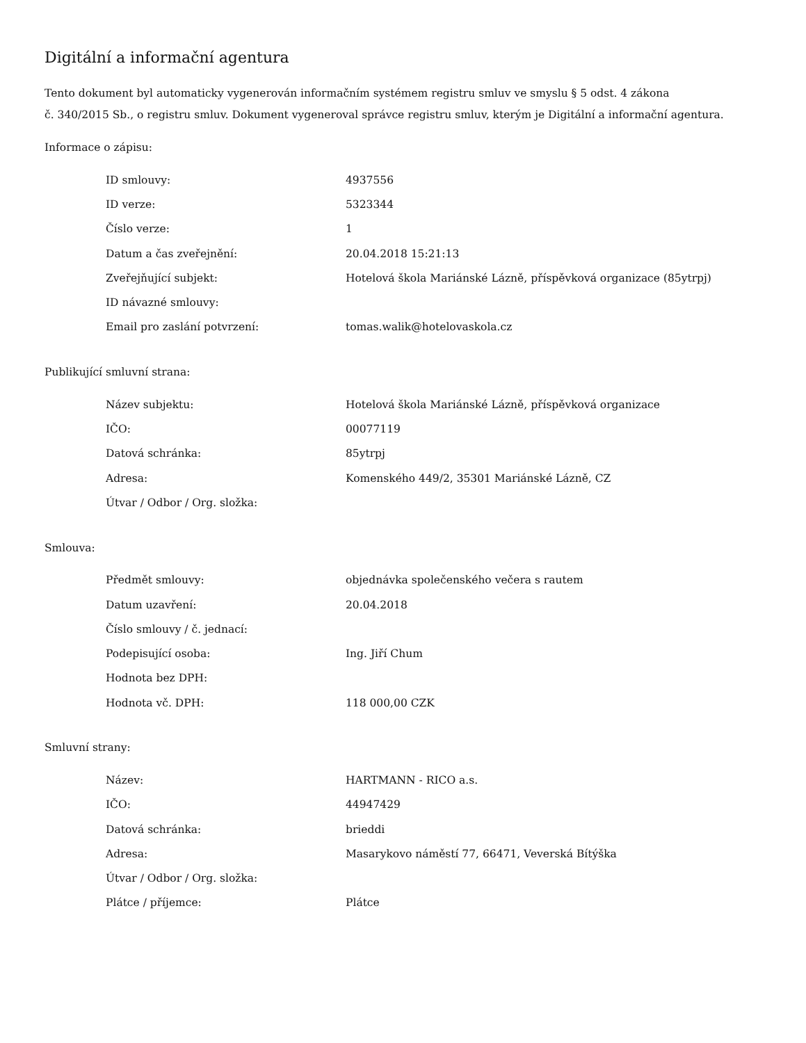Digitální a informační agentura
Tento dokument byl automaticky vygenerován informačním systémem registru smluv ve smyslu § 5 odst. 4 zákona
č. 340/2015 Sb., o registru smluv. Dokument vygeneroval správce registru smluv, kterým je Digitální a informační agentura.
Informace o zápisu:
| ID smlouvy: | 4937556 |
| ID verze: | 5323344 |
| Číslo verze: | 1 |
| Datum a čas zveřejnění: | 20.04.2018 15:21:13 |
| Zveřejňující subjekt: | Hotelová škola Mariánské Lázně, příspěvková organizace (85ytrpj) |
| ID návazné smlouvy: | |
| Email pro zaslání potvrzení: | tomas.walik@hotelovaskola.cz |
Publikující smluvní strana:
| Název subjektu: | Hotelová škola Mariánské Lázně, příspěvková organizace |
| IČO: | 00077119 |
| Datová schránka: | 85ytrpj |
| Adresa: | Komenského 449/2, 35301 Mariánské Lázně, CZ |
| Útvar / Odbor / Org. složka: | |
Smlouva:
| Předmět smlouvy: | objednávka společenského večera s rautem |
| Datum uzavření: | 20.04.2018 |
| Číslo smlouvy / č. jednací: | |
| Podepisující osoba: | Ing. Jiří Chum |
| Hodnota bez DPH: | |
| Hodnota vč. DPH: | 118 000,00 CZK |
Smluvní strany:
| Název: | HARTMANN - RICO a.s. |
| IČO: | 44947429 |
| Datová schránka: | brieddi |
| Adresa: | Masarykovo náměstí 77, 66471, Veverská Bítýška |
| Útvar / Odbor / Org. složka: | |
| Plátce / příjemce: | Plátce |